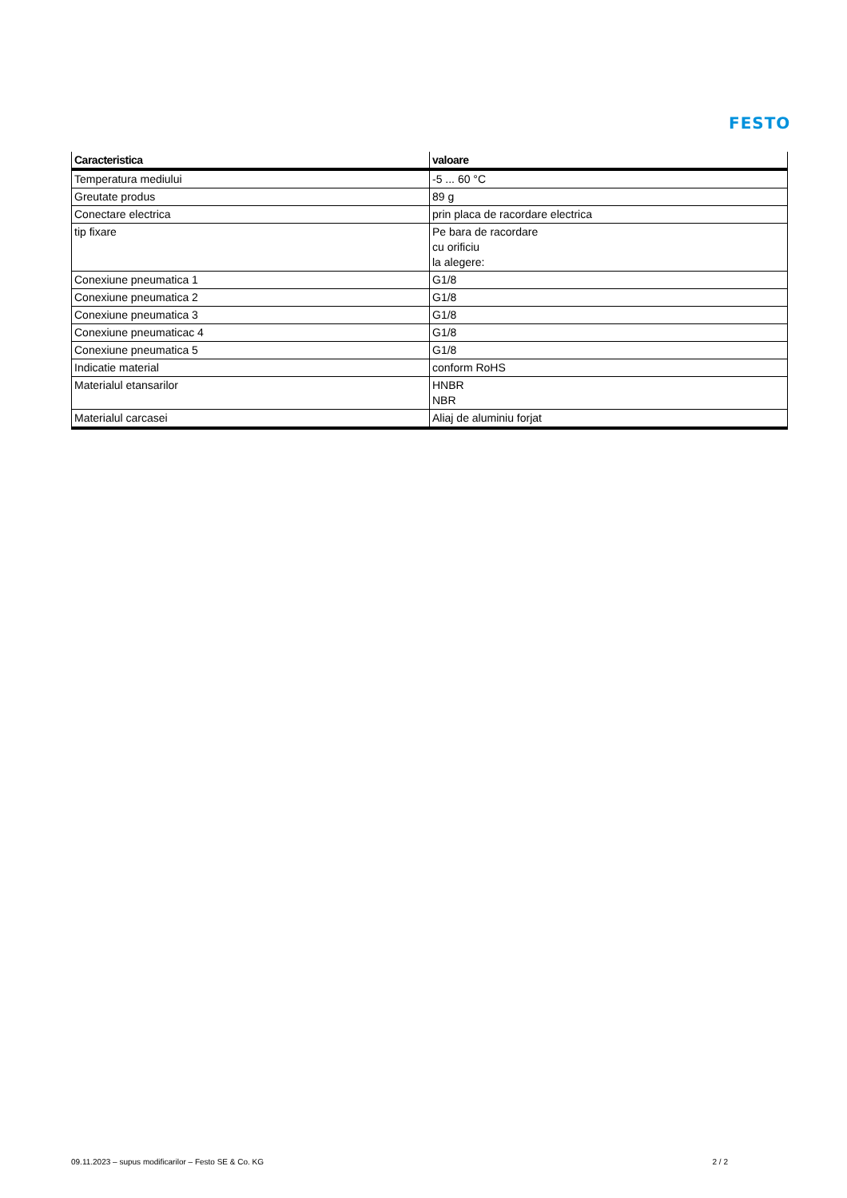FESTO
| Caracteristica | valoare |
| --- | --- |
| Temperatura mediului | -5 ... 60 °C |
| Greutate produs | 89 g |
| Conectare electrica | prin placa de racordare electrica |
| tip fixare | Pe bara de racordare cu orificiu la alegere: |
| Conexiune pneumatica 1 | G1/8 |
| Conexiune pneumatica 2 | G1/8 |
| Conexiune pneumatica 3 | G1/8 |
| Conexiune pneumaticac 4 | G1/8 |
| Conexiune pneumatica 5 | G1/8 |
| Indicatie material | conform RoHS |
| Materialul etansarilor | HNBR NBR |
| Materialul carcasei | Aliaj de aluminiu forjat |
09.11.2023 – supus modificarilor – Festo SE & Co. KG 2 / 2